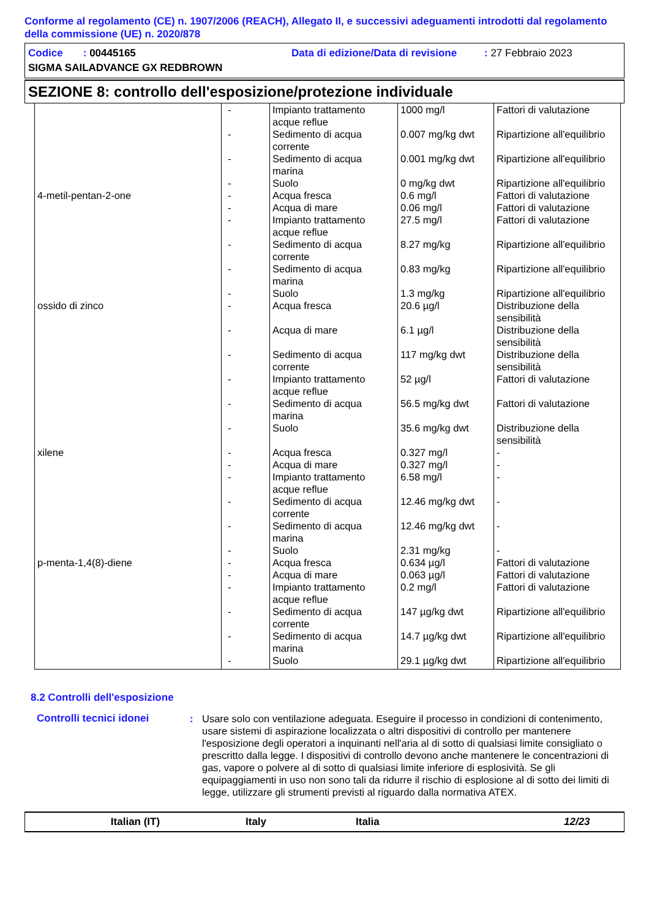Conforme al regolamento (CE) n. 1907/2006 (REACH), Allegato II, e successivi adeguamenti introdotti dal regolamento della commissione (UE) n. 2020/878
Codice : 00445165 Data di edizione/Data di revisione: 27 Febbraio 2023
SIGMA SAILADVANCE GX REDBROWN
SEZIONE 8: controllo dell'esposizione/protezione individuale
| | - | Impianto trattamento acque reflue | 1000 mg/l | Fattori di valutazione |
| | - | Sedimento di acqua corrente | 0.007 mg/kg dwt | Ripartizione all'equilibrio |
| | - | Sedimento di acqua marina | 0.001 mg/kg dwt | Ripartizione all'equilibrio |
| | - | Suolo | 0 mg/kg dwt | Ripartizione all'equilibrio |
| 4-metil-pentan-2-one | - | Acqua fresca | 0.6 mg/l | Fattori di valutazione |
| | - | Acqua di mare | 0.06 mg/l | Fattori di valutazione |
| | - | Impianto trattamento acque reflue | 27.5 mg/l | Fattori di valutazione |
| | - | Sedimento di acqua corrente | 8.27 mg/kg | Ripartizione all'equilibrio |
| | - | Sedimento di acqua marina | 0.83 mg/kg | Ripartizione all'equilibrio |
| | - | Suolo | 1.3 mg/kg | Ripartizione all'equilibrio |
| ossido di zinco | - | Acqua fresca | 20.6 µg/l | Distribuzione della sensibilità |
| | - | Acqua di mare | 6.1 µg/l | Distribuzione della sensibilità |
| | - | Sedimento di acqua corrente | 117 mg/kg dwt | Distribuzione della sensibilità |
| | - | Impianto trattamento acque reflue | 52 µg/l | Fattori di valutazione |
| | - | Sedimento di acqua marina | 56.5 mg/kg dwt | Fattori di valutazione |
| | - | Suolo | 35.6 mg/kg dwt | Distribuzione della sensibilità |
| xilene | - | Acqua fresca | 0.327 mg/l | - |
| | - | Acqua di mare | 0.327 mg/l | - |
| | - | Impianto trattamento acque reflue | 6.58 mg/l | - |
| | - | Sedimento di acqua corrente | 12.46 mg/kg dwt | - |
| | - | Sedimento di acqua marina | 12.46 mg/kg dwt | - |
| | - | Suolo | 2.31 mg/kg | - |
| p-menta-1,4(8)-diene | - | Acqua fresca | 0.634 µg/l | Fattori di valutazione |
| | - | Acqua di mare | 0.063 µg/l | Fattori di valutazione |
| | - | Impianto trattamento acque reflue | 0.2 mg/l | Fattori di valutazione |
| | - | Sedimento di acqua corrente | 147 µg/kg dwt | Ripartizione all'equilibrio |
| | - | Sedimento di acqua marina | 14.7 µg/kg dwt | Ripartizione all'equilibrio |
| | - | Suolo | 29.1 µg/kg dwt | Ripartizione all'equilibrio |
8.2 Controlli dell'esposizione
Controlli tecnici idonei : Usare solo con ventilazione adeguata. Eseguire il processo in condizioni di contenimento, usare sistemi di aspirazione localizzata o altri dispositivi di controllo per mantenere l'esposizione degli operatori a inquinanti nell'aria al di sotto di qualsiasi limite consigliato o prescritto dalla legge. I dispositivi di controllo devono anche mantenere le concentrazioni di gas, vapore o polvere al di sotto di qualsiasi limite inferiore di esplosività. Se gli equipaggiamenti in uso non sono tali da ridurre il rischio di esplosione al di sotto dei limiti di legge, utilizzare gli strumenti previsti al riguardo dalla normativa ATEX.
Italian (IT) Italy Italia 12/23